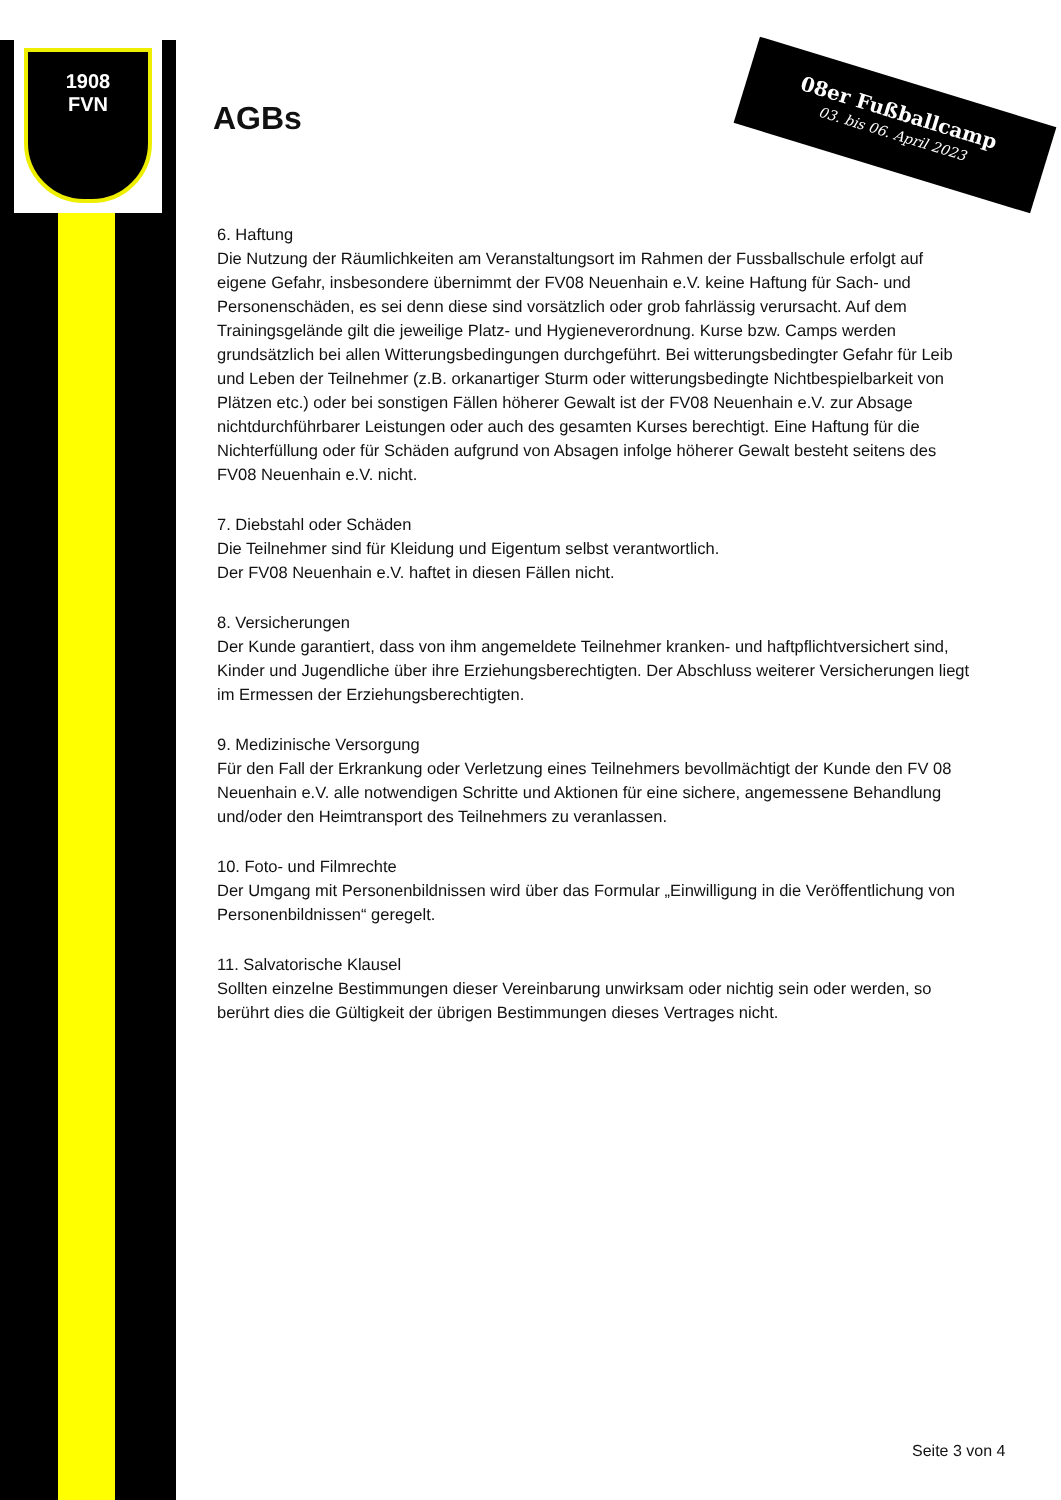1908
FVN
08er Fußballcamp
03. bis 06. April 2023
AGBs
6. Haftung
Die Nutzung der Räumlichkeiten am Veranstaltungsort im Rahmen der Fussballschule erfolgt auf eigene Gefahr, insbesondere übernimmt der FV08 Neuenhain e.V. keine Haftung für Sach- und Personenschäden, es sei denn diese sind vorsätzlich oder grob fahrlässig verursacht. Auf dem Trainingsgelände gilt die jeweilige Platz- und Hygieneverordnung. Kurse bzw. Camps werden grundsätzlich bei allen Witterungsbedingungen durchgeführt. Bei witterungsbedingter Gefahr für Leib und Leben der Teilnehmer (z.B. orkanartiger Sturm oder witterungsbedingte Nichtbespielbarkeit von Plätzen etc.) oder bei sonstigen Fällen höherer Gewalt ist der FV08 Neuenhain e.V. zur Absage nichtdurchführbarer Leistungen oder auch des gesamten Kurses berechtigt. Eine Haftung für die Nichterfüllung oder für Schäden aufgrund von Absagen infolge höherer Gewalt besteht seitens des FV08 Neuenhain e.V. nicht.
7. Diebstahl oder Schäden
Die Teilnehmer sind für Kleidung und Eigentum selbst verantwortlich.
Der FV08 Neuenhain e.V. haftet in diesen Fällen nicht.
8. Versicherungen
Der Kunde garantiert, dass von ihm angemeldete Teilnehmer kranken- und haftpflichtversichert sind, Kinder und Jugendliche über ihre Erziehungsberechtigten. Der Abschluss weiterer Versicherungen liegt im Ermessen der Erziehungsberechtigten.
9. Medizinische Versorgung
Für den Fall der Erkrankung oder Verletzung eines Teilnehmers bevollmächtigt der Kunde den FV 08 Neuenhain e.V. alle notwendigen Schritte und Aktionen für eine sichere, angemessene Behandlung und/oder den Heimtransport des Teilnehmers zu veranlassen.
10. Foto- und Filmrechte
Der Umgang mit Personenbildnissen wird über das Formular „Einwilligung in die Veröffentlichung von Personenbildnissen“ geregelt.
11. Salvatorische Klausel
Sollten einzelne Bestimmungen dieser Vereinbarung unwirksam oder nichtig sein oder werden, so berührt dies die Gültigkeit der übrigen Bestimmungen dieses Vertrages nicht.
Seite 3 von 4